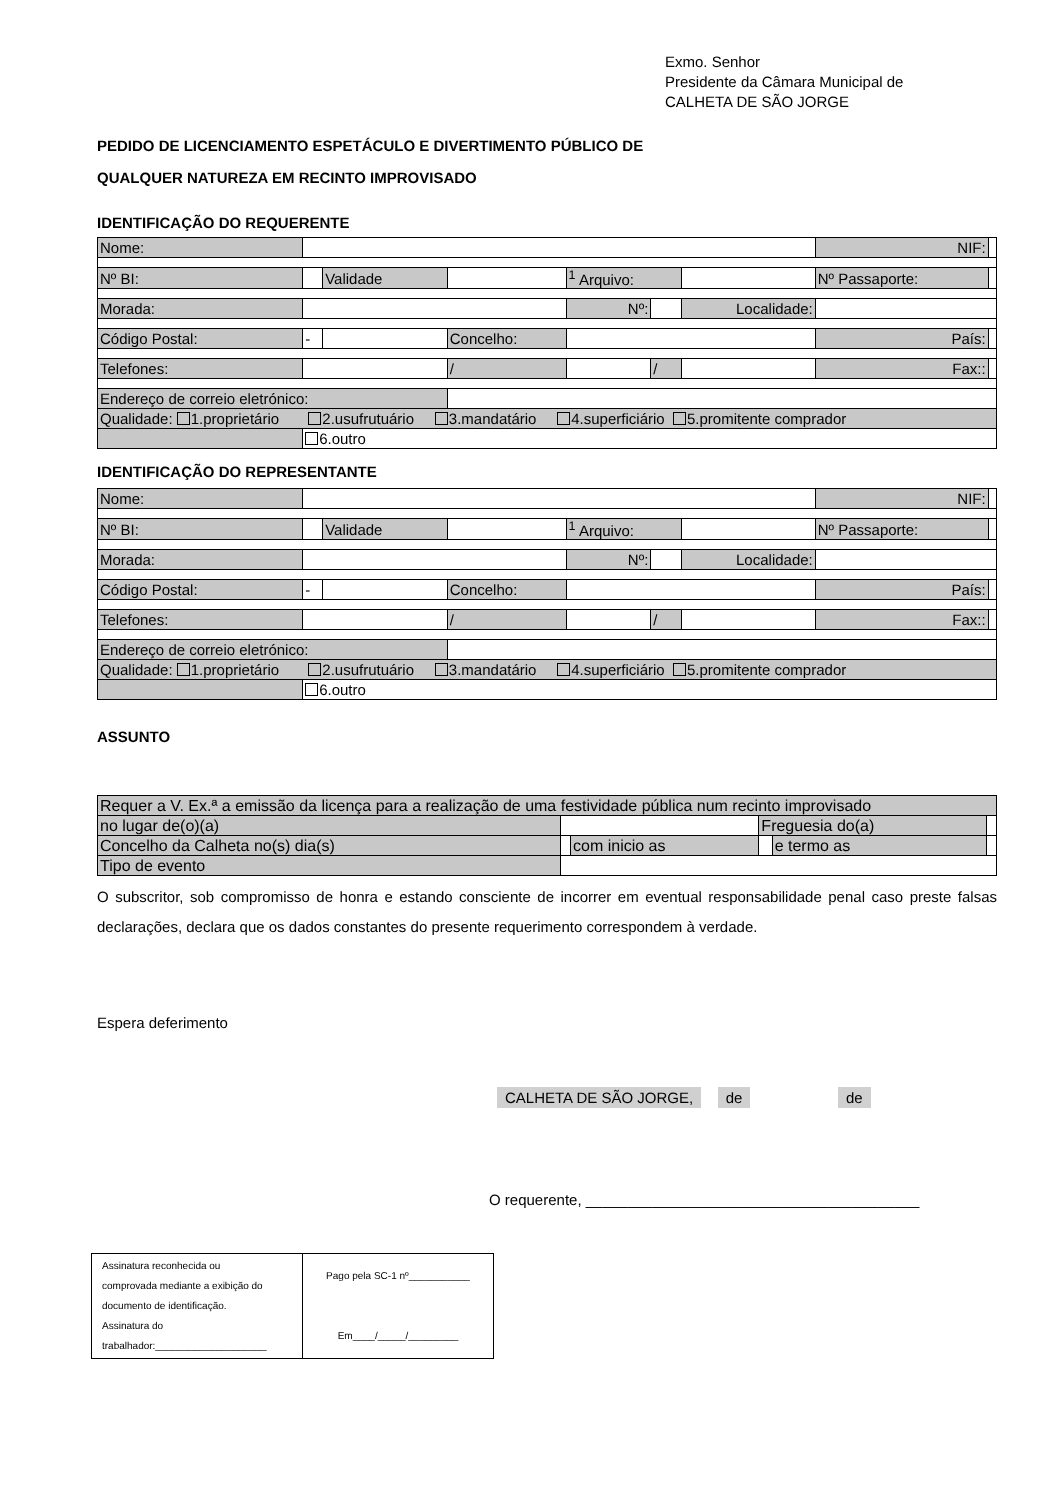Exmo. Senhor
Presidente da Câmara Municipal de
CALHETA DE SÃO JORGE
PEDIDO DE LICENCIAMENTO ESPETÁCULO E DIVERTIMENTO PÚBLICO DE
QUALQUER NATUREZA EM RECINTO IMPROVISADO
IDENTIFICAÇÃO DO REQUERENTE
| Nome: | | | | | | | | NIF: | |
| Nº BI: | | Validade | | <sup>1</sup> Arquivo: | | | | Nº Passaporte: | |
| Morada: | | | | Nº: | | | Localidade: | | |
| Código Postal: | - | | Concelho: | | | | | País: | |
| Telefones: | | | / | | | / | | Fax:: | |
| Endereço de correio eletrónico: | | | | | | | | | |
| Qualidade: 1.proprietário 2.usufrutuário 3.mandatário 4.superficiário 5.promitente comprador | | | | | | | | | |
| | 6.outro | | | | | | | | |
IDENTIFICAÇÃO DO REPRESENTANTE
| Nome: | | | | | | | | NIF: | |
| Nº BI: | | Validade | | <sup>1</sup> Arquivo: | | | | Nº Passaporte: | |
| Morada: | | | | Nº: | | | Localidade: | | |
| Código Postal: | - | | Concelho: | | | | | País: | |
| Telefones: | | | / | | | / | | Fax:: | |
| Endereço de correio eletrónico: | | | | | | | | | |
| Qualidade: 1.proprietário 2.usufrutuário 3.mandatário 4.superficiário 5.promitente comprador | | | | | | | | | |
| | 6.outro | | | | | | | | |
ASSUNTO
| Requer a V. Ex.ª a emissão da licença para a realização de uma festividade pública num recinto improvisado | | | | | |
| no lugar de(o)(a) | | | Freguesia do(a) | | |
| Concelho da Calheta no(s) dia(s) | | com inicio as | | e termo as | |
| Tipo de evento | | | | | |
O subscritor, sob compromisso de honra e estando consciente de incorrer em eventual responsabilidade penal caso preste falsas declarações, declara que os dados constantes do presente requerimento correspondem à verdade.
Espera deferimento
CALHETA DE SÃO JORGE, de de
O requerente, ________________________________________
| Assinatura reconhecida ou comprovada mediante a exibição do documento de identificação. Assinatura do trabalhador:____________________ | Pago pela SC-1 nº___________ Em____/_____/_________ |